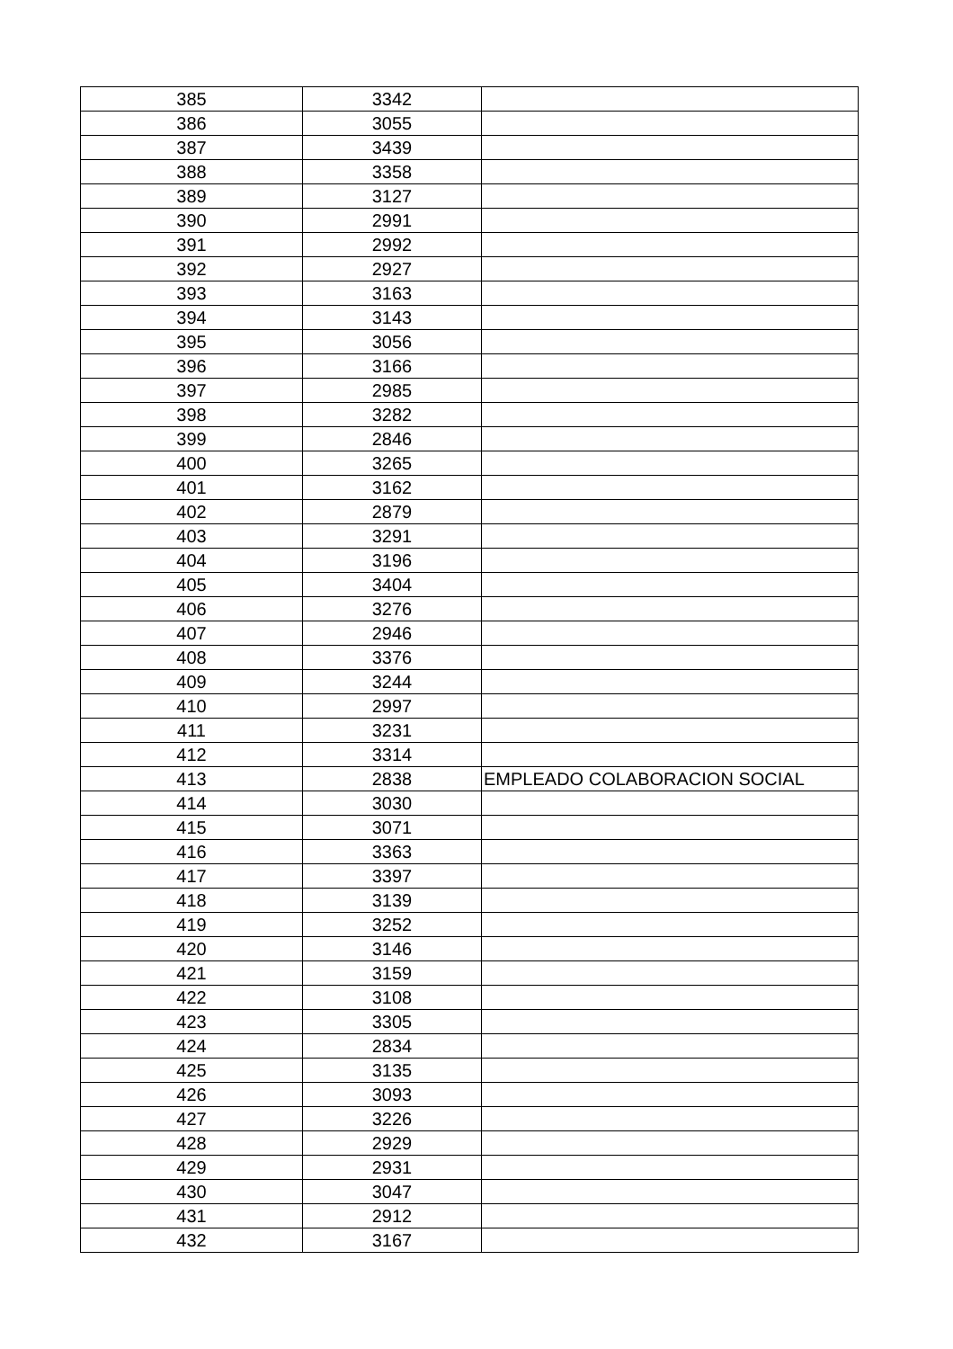| 385 | 3342 | |
| 386 | 3055 | |
| 387 | 3439 | |
| 388 | 3358 | |
| 389 | 3127 | |
| 390 | 2991 | |
| 391 | 2992 | |
| 392 | 2927 | |
| 393 | 3163 | |
| 394 | 3143 | |
| 395 | 3056 | |
| 396 | 3166 | |
| 397 | 2985 | |
| 398 | 3282 | |
| 399 | 2846 | |
| 400 | 3265 | |
| 401 | 3162 | |
| 402 | 2879 | |
| 403 | 3291 | |
| 404 | 3196 | |
| 405 | 3404 | |
| 406 | 3276 | |
| 407 | 2946 | |
| 408 | 3376 | |
| 409 | 3244 | |
| 410 | 2997 | |
| 411 | 3231 | |
| 412 | 3314 | |
| 413 | 2838 | EMPLEADO COLABORACION SOCIAL |
| 414 | 3030 | |
| 415 | 3071 | |
| 416 | 3363 | |
| 417 | 3397 | |
| 418 | 3139 | |
| 419 | 3252 | |
| 420 | 3146 | |
| 421 | 3159 | |
| 422 | 3108 | |
| 423 | 3305 | |
| 424 | 2834 | |
| 425 | 3135 | |
| 426 | 3093 | |
| 427 | 3226 | |
| 428 | 2929 | |
| 429 | 2931 | |
| 430 | 3047 | |
| 431 | 2912 | |
| 432 | 3167 | |